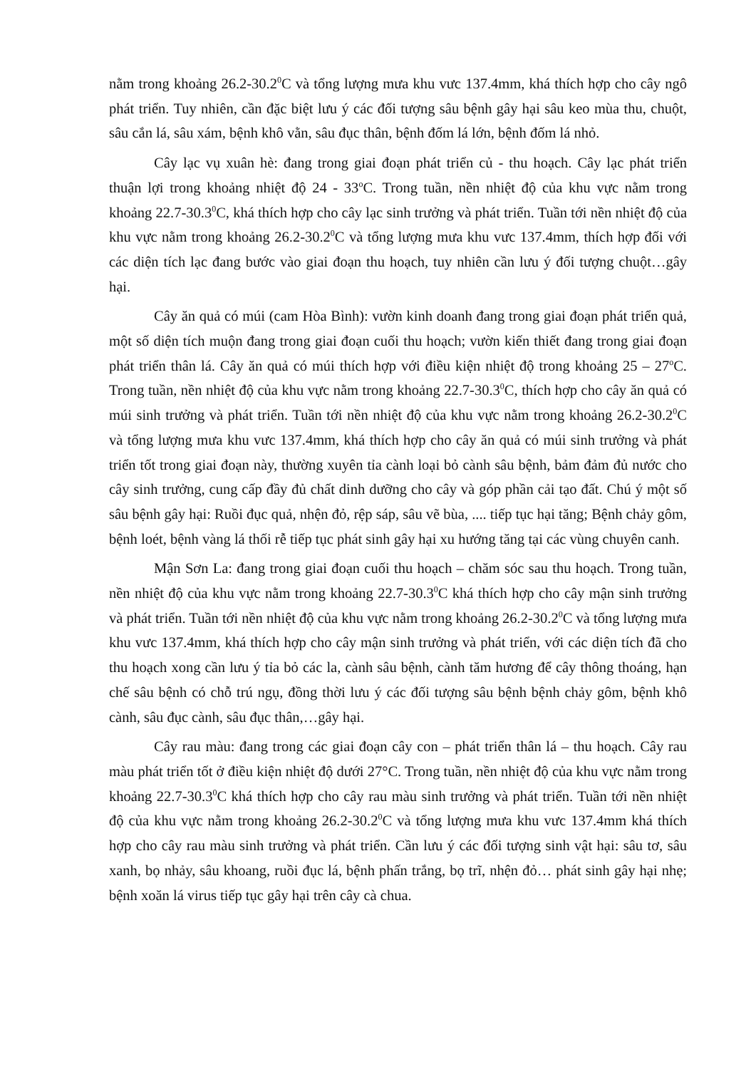nằm trong khoảng 26.2-30.2<sup>0</sup>C và tổng lượng mưa khu vưc 137.4mm, khá thích hợp cho cây ngô phát triển. Tuy nhiên, cần đặc biệt lưu ý các đối tượng sâu bệnh gây hại sâu keo mùa thu, chuột, sâu cắn lá, sâu xám, bệnh khô vằn, sâu đục thân, bệnh đốm lá lớn, bệnh đốm lá nhỏ.
Cây lạc vụ xuân hè: đang trong giai đoạn phát triển củ - thu hoạch. Cây lạc phát triển thuận lợi trong khoảng nhiệt độ 24 - 33<sup>o</sup>C. Trong tuần, nền nhiệt độ của khu vực nằm trong khoảng 22.7-30.3<sup>0</sup>C, khá thích hợp cho cây lạc sinh trưởng và phát triển. Tuần tới nền nhiệt độ của khu vực nằm trong khoảng 26.2-30.2<sup>0</sup>C và tổng lượng mưa khu vưc 137.4mm, thích hợp đối với các diện tích lạc đang bước vào giai đoạn thu hoạch, tuy nhiên cần lưu ý đối tượng chuột…gây hại.
Cây ăn quả có múi (cam Hòa Bình): vườn kinh doanh đang trong giai đoạn phát triển quả, một số diện tích muộn đang trong giai đoạn cuối thu hoạch; vườn kiến thiết đang trong giai đoạn phát triển thân lá. Cây ăn quả có múi thích hợp với điều kiện nhiệt độ trong khoảng 25 – 27<sup>o</sup>C. Trong tuần, nền nhiệt độ của khu vực nằm trong khoảng 22.7-30.3<sup>0</sup>C, thích hợp cho cây ăn quả có múi sinh trưởng và phát triển. Tuần tới nền nhiệt độ của khu vực nằm trong khoảng 26.2-30.2<sup>0</sup>C và tổng lượng mưa khu vưc 137.4mm, khá thích hợp cho cây ăn quả có múi sinh trưởng và phát triển tốt trong giai đoạn này, thường xuyên tỉa cành loại bỏ cành sâu bệnh, bảm đảm đủ nước cho cây sinh trưởng, cung cấp đầy đủ chất dinh dưỡng cho cây và góp phần cải tạo đất. Chú ý một số sâu bệnh gây hại: Ruồi đục quả, nhện đỏ, rệp sáp, sâu vẽ bùa, .... tiếp tục hại tăng; Bệnh chảy gôm, bệnh loét, bệnh vàng lá thối rễ tiếp tục phát sinh gây hại xu hướng tăng tại các vùng chuyên canh.
Mận Sơn La: đang trong giai đoạn cuối thu hoạch – chăm sóc sau thu hoạch. Trong tuần, nền nhiệt độ của khu vực nằm trong khoảng 22.7-30.3<sup>0</sup>C khá thích hợp cho cây mận sinh trưởng và phát triển. Tuần tới nền nhiệt độ của khu vực nằm trong khoảng 26.2-30.2<sup>0</sup>C và tổng lượng mưa khu vưc 137.4mm, khá thích hợp cho cây mận sinh trưởng và phát triển, với các diện tích đã cho thu hoạch xong cần lưu ý tỉa bỏ các la, cành sâu bệnh, cành tăm hương để cây thông thoáng, hạn chế sâu bệnh có chỗ trú ngụ, đồng thời lưu ý các đối tượng sâu bệnh bệnh chảy gôm, bệnh khô cành, sâu đục cành, sâu đục thân,…gây hại.
Cây rau màu: đang trong các giai đoạn cây con – phát triển thân lá – thu hoạch. Cây rau màu phát triển tốt ở điều kiện nhiệt độ dưới 27°C. Trong tuần, nền nhiệt độ của khu vực nằm trong khoảng 22.7-30.3<sup>0</sup>C khá thích hợp cho cây rau màu sinh trưởng và phát triển. Tuần tới nền nhiệt độ của khu vực nằm trong khoảng 26.2-30.2<sup>0</sup>C và tổng lượng mưa khu vưc 137.4mm khá thích hợp cho cây rau màu sinh trưởng và phát triển. Cần lưu ý các đối tượng sinh vật hại: sâu tơ, sâu xanh, bọ nhảy, sâu khoang, ruồi đục lá, bệnh phấn trắng, bọ trĩ, nhện đỏ… phát sinh gây hại nhẹ; bệnh xoăn lá virus tiếp tục gây hại trên cây cà chua.